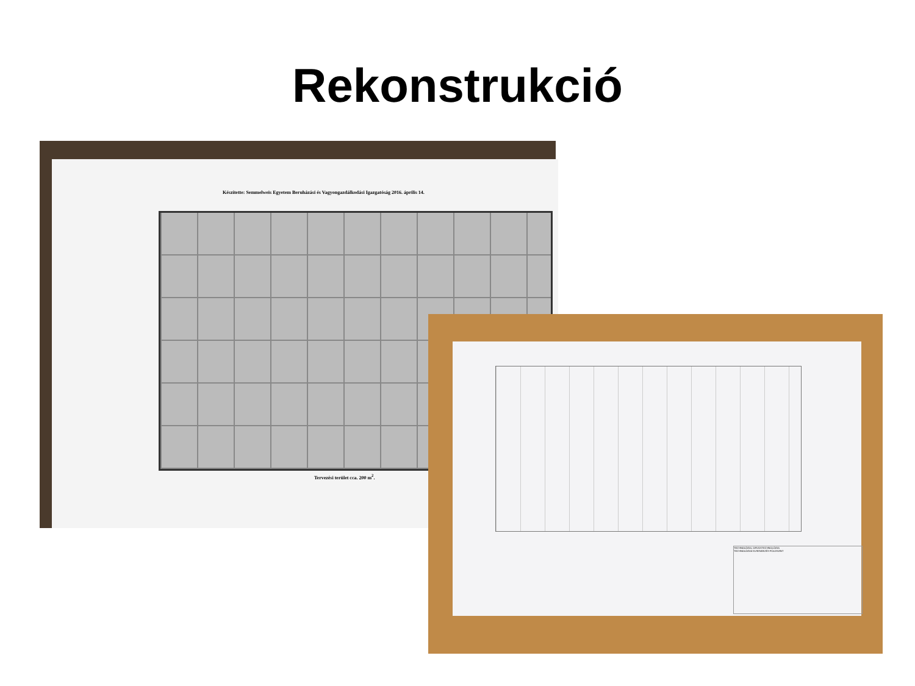Rekonstrukció
Készítette: Semmelweis Egyetem Beruházási és Vagyongazdálkodási Igazgatóság 2016. április 14.
Tervezési terület cca. 200 m<sup>2</sup>.
TECHNOLÓGIA, ORVOSTECHNOLÓGIA
TECHNOLÓGIAI ELRENDEZÉS FÖLDSZINT